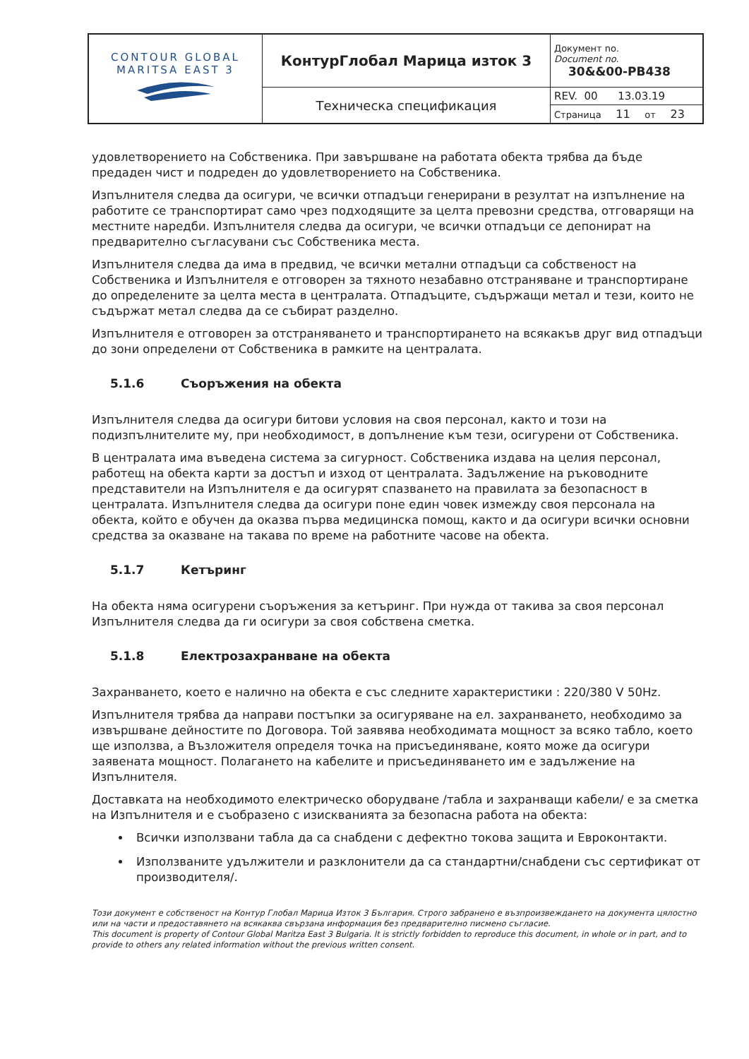| CONTOUR GLOBAL MARITSA EAST 3 | КонтурГлобал Марица изток 3 | Документ no. Document no. 30&&00-PB438 |
| | Техническа спецификация | REV. 00 13.03.19 |
| | | Страница 11 от 23 |
удовлетворението на Собственика. При завършване на работата обекта трябва да бъде предаден чист и подреден до удовлетворението на Собственика.
Изпълнителя следва да осигури, че всички отпадъци генерирани в резултат на изпълнение на работите се транспортират само чрез подходящите за целта превозни средства, отговарящи на местните наредби. Изпълнителя следва да осигури, че всички отпадъци се депонират на предварително съгласувани със Собственика места.
Изпълнителя следва да има в предвид, че всички метални отпадъци са собственост на Собственика и Изпълнителя е отговорен за тяхното незабавно отстраняване и транспортиране до определените за целта места в централата. Отпадъците, съдържащи метал и тези, които не съдържат метал следва да се събират разделно.
Изпълнителя е отговорен за отстраняването и транспортирането на всякакъв друг вид отпадъци до зони определени от Собственика в рамките на централата.
5.1.6 Съоръжения на обекта
Изпълнителя следва да осигури битови условия на своя персонал, както и този на подизпълнителите му, при необходимост, в допълнение към тези, осигурени от Собственика.
В централата има въведена система за сигурност. Собственика издава на целия персонал, работещ на обекта карти за достъп и изход от централата. Задължение на ръководните представители на Изпълнителя е да осигурят спазването на правилата за безопасност в централата. Изпълнителя следва да осигури поне един човек измежду своя персонала на обекта, който е обучен да оказва първа медицинска помощ, както и да осигури всички основни средства за оказване на такава по време на работните часове на обекта.
5.1.7 Кетъринг
На обекта няма осигурени съоръжения за кетъринг. При нужда от такива за своя персонал Изпълнителя следва да ги осигури за своя собствена сметка.
5.1.8 Електрозахранване на обекта
Захранването, което е налично на обекта е със следните характеристики : 220/380 V 50Hz.
Изпълнителя трябва да направи постъпки за осигуряване на ел. захранването, необходимо за извършване дейностите по Договора. Той заявява необходимата мощност за всяко табло, което ще използва, а Възложителя определя точка на присъединяване, която може да осигури заявената мощност. Полагането на кабелите и присъединяването им е задължение на Изпълнителя.
Доставката на необходимото електрическо оборудване /табла и захранващи кабели/ е за сметка на Изпълнителя и е съобразено с изискванията за безопасна работа на обекта:
Всички използвани табла да са снабдени с дефектно токова защита и Евроконтакти.
Използваните удължители и разклонители да са стандартни/снабдени със сертификат от производителя/.
Този документ е собственост на Контур Глобал Марица Изток 3 България. Строго забранено е възпроизвеждането на документа цялостно или на части и предоставянето на всякаква свързана информация без предварително писмено съгласие.
This document is property of Contour Global Maritza East 3 Bulgaria. It is strictly forbidden to reproduce this document, in whole or in part, and to provide to others any related information without the previous written consent.